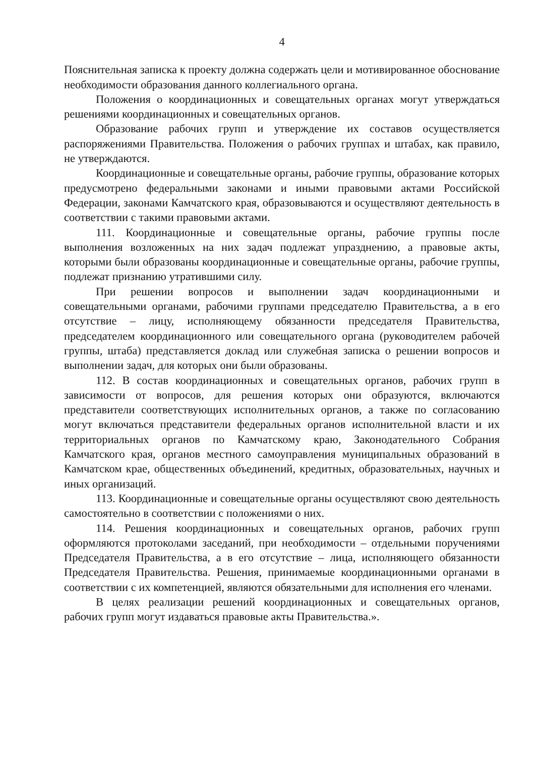4
Пояснительная записка к проекту должна содержать цели и мотивированное обоснование необходимости образования данного коллегиального органа.
Положения о координационных и совещательных органах могут утверждаться решениями координационных и совещательных органов.
Образование рабочих групп и утверждение их составов осуществляется распоряжениями Правительства. Положения о рабочих группах и штабах, как правило, не утверждаются.
Координационные и совещательные органы, рабочие группы, образование которых предусмотрено федеральными законами и иными правовыми актами Российской Федерации, законами Камчатского края, образовываются и осуществляют деятельность в соответствии с такими правовыми актами.
111. Координационные и совещательные органы, рабочие группы после выполнения возложенных на них задач подлежат упразднению, а правовые акты, которыми были образованы координационные и совещательные органы, рабочие группы, подлежат признанию утратившими силу.
При решении вопросов и выполнении задач координационными и совещательными органами, рабочими группами председателю Правительства, а в его отсутствие – лицу, исполняющему обязанности председателя Правительства, председателем координационного или совещательного органа (руководителем рабочей группы, штаба) представляется доклад или служебная записка о решении вопросов и выполнении задач, для которых они были образованы.
112. В состав координационных и совещательных органов, рабочих групп в зависимости от вопросов, для решения которых они образуются, включаются представители соответствующих исполнительных органов, а также по согласованию могут включаться представители федеральных органов исполнительной власти и их территориальных органов по Камчатскому краю, Законодательного Собрания Камчатского края, органов местного самоуправления муниципальных образований в Камчатском крае, общественных объединений, кредитных, образовательных, научных и иных организаций.
113. Координационные и совещательные органы осуществляют свою деятельность самостоятельно в соответствии с положениями о них.
114. Решения координационных и совещательных органов, рабочих групп оформляются протоколами заседаний, при необходимости – отдельными поручениями Председателя Правительства, а в его отсутствие – лица, исполняющего обязанности Председателя Правительства. Решения, принимаемые координационными органами в соответствии с их компетенцией, являются обязательными для исполнения его членами.
В целях реализации решений координационных и совещательных органов, рабочих групп могут издаваться правовые акты Правительства.».